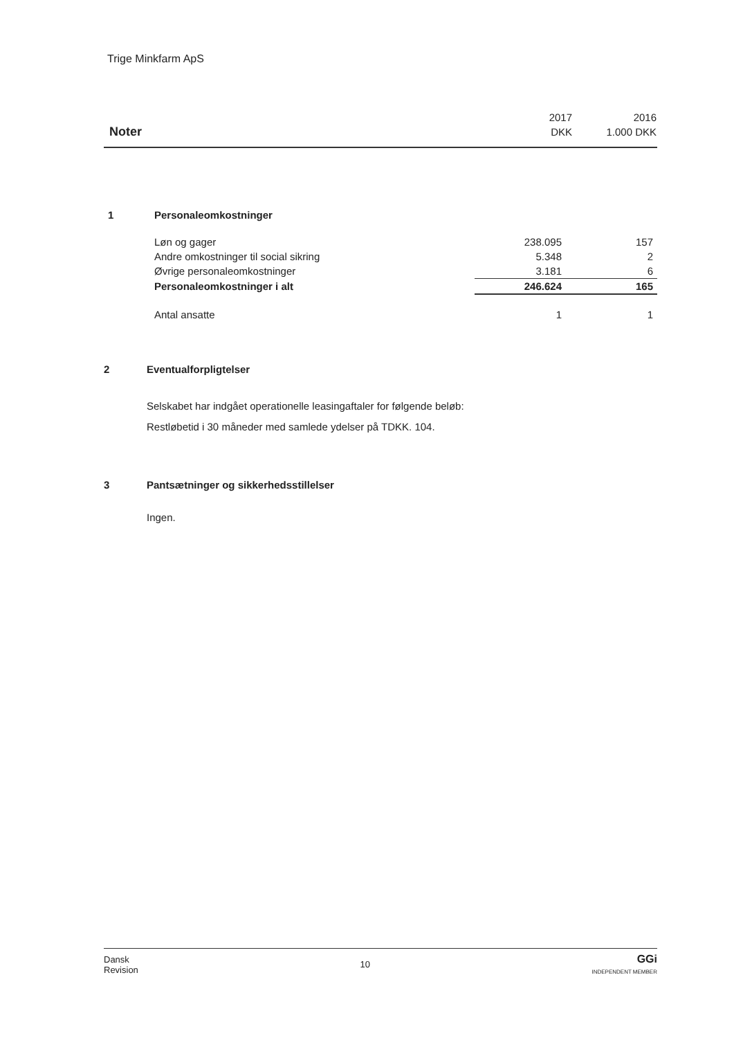Trige Minkfarm ApS
| | 2017 | 2016 |
| Noter | DKK | 1.000 DKK |
| 1 | Personaleomkostninger | | |
| | Løn og gager | 238.095 | 157 |
| | Andre omkostninger til social sikring | 5.348 | 2 |
| | Øvrige personaleomkostninger | 3.181 | 6 |
| | Personaleomkostninger i alt | 246.624 | 165 |
| | Antal ansatte | 1 | 1 |
2 Eventualforpligtelser
Selskabet har indgået operationelle leasingaftaler for følgende beløb:
Restløbetid i 30 måneder med samlede ydelser på TDKK. 104.
3 Pantsætninger og sikkerhedsstillelser
Ingen.
Dansk
Revision
10
GGi
INDEPENDENT MEMBER